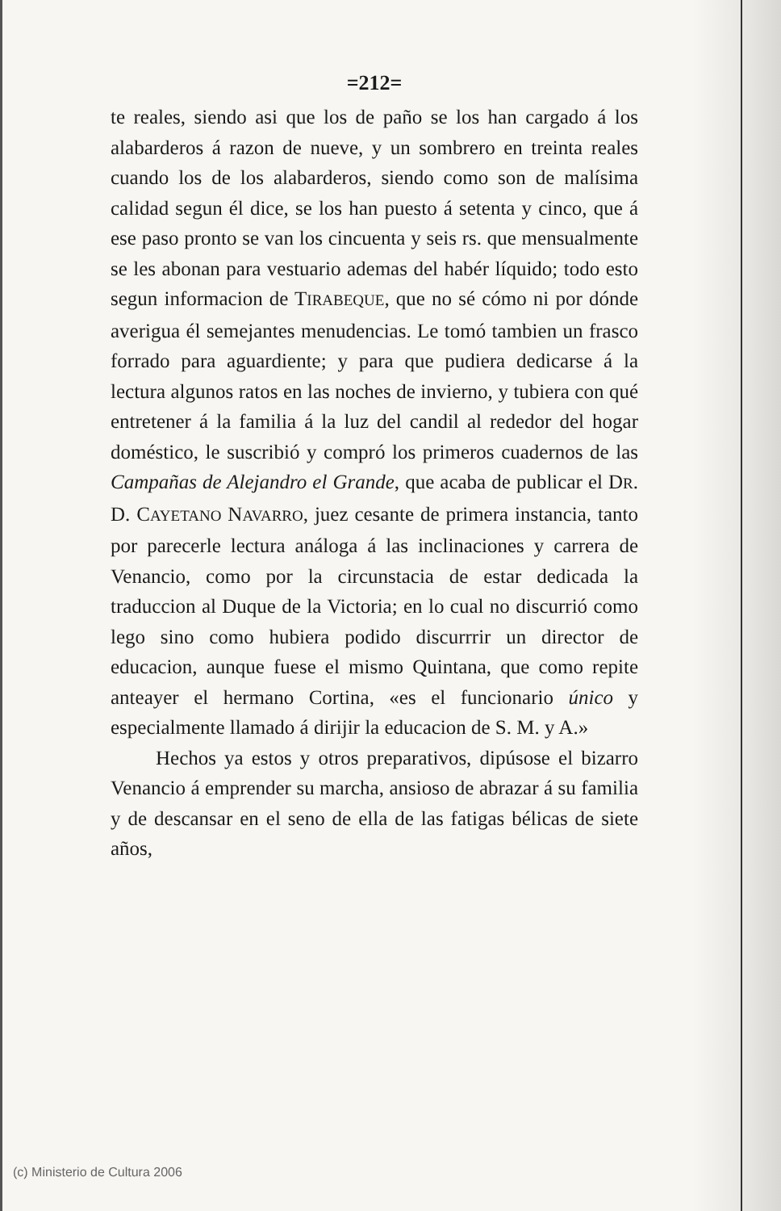=212=
te reales, siendo asi que los de paño se los han cargado á los alabarderos á razon de nueve, y un sombrero en treinta reales cuando los de los alabarderos, siendo como son de malísima calidad segun él dice, se los han puesto á setenta y cinco, que á ese paso pronto se van los cincuenta y seis rs. que mensualmente se les abonan para vestuario ademas del habér líquido; todo esto segun informacion de TIRABEQUE, que no sé cómo ni por dónde averigua él semejantes menudencias. Le tomó tambien un frasco forrado para aguardiente; y para que pudiera dedicarse á la lectura algunos ratos en las noches de invierno, y tubiera con qué entretener á la familia á la luz del candil al rededor del hogar doméstico, le suscribió y compró los primeros cuadernos de las Campañas de Alejandro el Grande, que acaba de publicar el DR. D. CAYETANO NAVARRO, juez cesante de primera instancia, tanto por parecerle lectura análoga á las inclinaciones y carrera de Venancio, como por la circunstacia de estar dedicada la traduccion al Duque de la Victoria; en lo cual no discurrió como lego sino como hubiera podido discurrrir un director de educacion, aunque fuese el mismo Quintana, que como repite anteayer el hermano Cortina, «es el funcionario único y especialmente llamado á dirijir la educacion de S. M. y A.»
Hechos ya estos y otros preparativos, dipúsose el bizarro Venancio á emprender su marcha, ansioso de abrazar á su familia y de descansar en el seno de ella de las fatigas bélicas de siete años,
(c) Ministerio de Cultura 2006